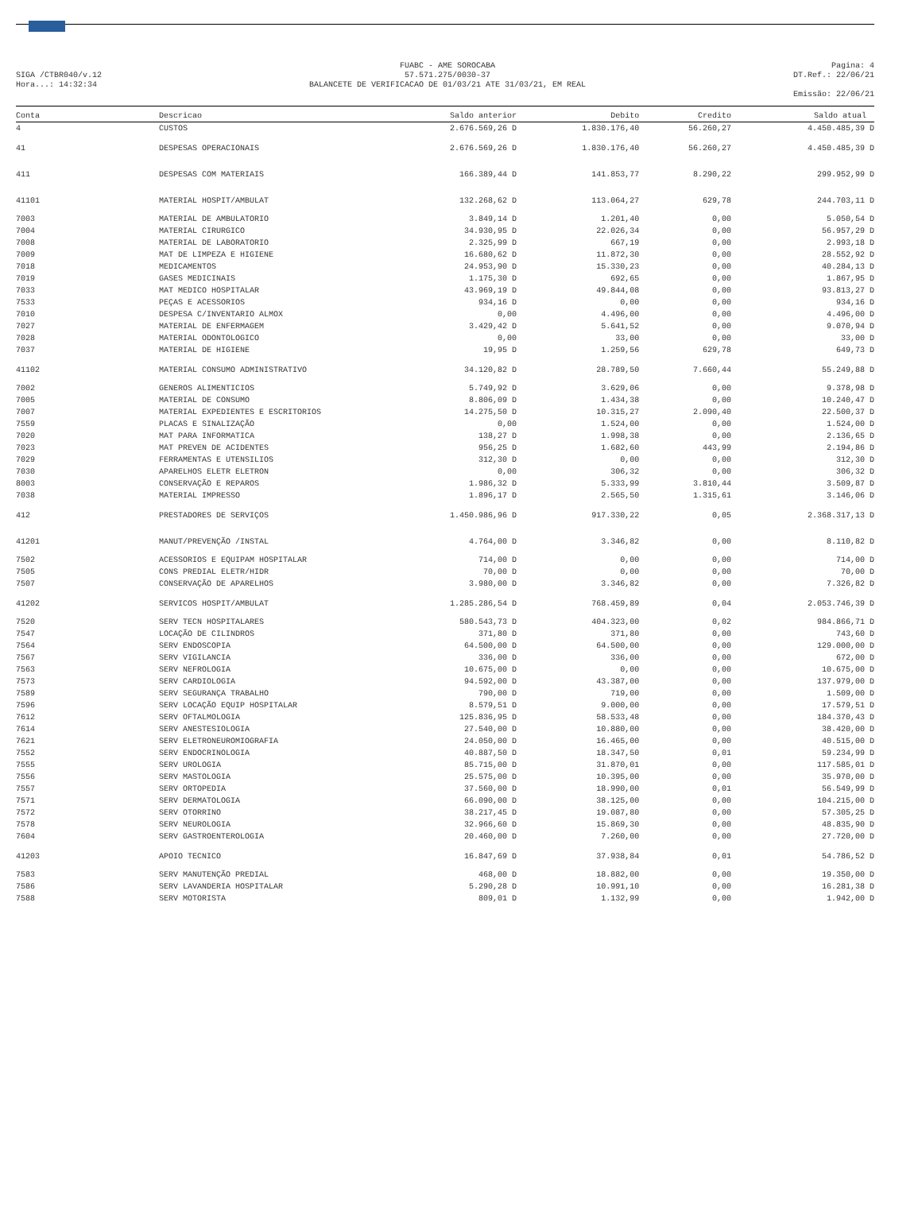SIGA /CTBR040/v.12
Hora...: 14:32:34
FUABC - AME SOROCABA
57.571.275/0030-37
BALANCETE DE VERIFICACAO DE 01/03/21 ATE 31/03/21, EM REAL
Pagina: 4
DT.Ref.: 22/06/21
Emissão: 22/06/21
| Conta | Descricao | Saldo anterior | Debito | Credito | Saldo atual |
| --- | --- | --- | --- | --- | --- |
| 4 | CUSTOS | 2.676.569,26 D | 1.830.176,40 | 56.260,27 | 4.450.485,39 D |
| 41 | DESPESAS OPERACIONAIS | 2.676.569,26 D | 1.830.176,40 | 56.260,27 | 4.450.485,39 D |
| 411 | DESPESAS COM MATERIAIS | 166.389,44 D | 141.853,77 | 8.290,22 | 299.952,99 D |
| 41101 | MATERIAL HOSPIT/AMBULAT | 132.268,62 D | 113.064,27 | 629,78 | 244.703,11 D |
| 7003 | MATERIAL DE AMBULATORIO | 3.849,14 D | 1.201,40 | 0,00 | 5.050,54 D |
| 7004 | MATERIAL CIRURGICO | 34.930,95 D | 22.026,34 | 0,00 | 56.957,29 D |
| 7008 | MATERIAL DE LABORATORIO | 2.325,99 D | 667,19 | 0,00 | 2.993,18 D |
| 7009 | MAT DE LIMPEZA E HIGIENE | 16.680,62 D | 11.872,30 | 0,00 | 28.552,92 D |
| 7018 | MEDICAMENTOS | 24.953,90 D | 15.330,23 | 0,00 | 40.284,13 D |
| 7019 | GASES MEDICINAIS | 1.175,30 D | 692,65 | 0,00 | 1.867,95 D |
| 7033 | MAT MEDICO HOSPITALAR | 43.969,19 D | 49.844,08 | 0,00 | 93.813,27 D |
| 7533 | PEÇAS E ACESSORIOS | 934,16 D | 0,00 | 0,00 | 934,16 D |
| 7010 | DESPESA C/INVENTARIO ALMOX | 0,00 | 4.496,00 | 0,00 | 4.496,00 D |
| 7027 | MATERIAL DE ENFERMAGEM | 3.429,42 D | 5.641,52 | 0,00 | 9.070,94 D |
| 7028 | MATERIAL ODONTOLOGICO | 0,00 | 33,00 | 0,00 | 33,00 D |
| 7037 | MATERIAL DE HIGIENE | 19,95 D | 1.259,56 | 629,78 | 649,73 D |
| 41102 | MATERIAL CONSUMO ADMINISTRATIVO | 34.120,82 D | 28.789,50 | 7.660,44 | 55.249,88 D |
| 7002 | GENEROS ALIMENTICIOS | 5.749,92 D | 3.629,06 | 0,00 | 9.378,98 D |
| 7005 | MATERIAL DE CONSUMO | 8.806,09 D | 1.434,38 | 0,00 | 10.240,47 D |
| 7007 | MATERIAL EXPEDIENTES E ESCRITORIOS | 14.275,50 D | 10.315,27 | 2.090,40 | 22.500,37 D |
| 7559 | PLACAS E SINALIZAÇÃO | 0,00 | 1.524,00 | 0,00 | 1.524,00 D |
| 7020 | MAT PARA INFORMATICA | 138,27 D | 1.998,38 | 0,00 | 2.136,65 D |
| 7023 | MAT PREVEN DE ACIDENTES | 956,25 D | 1.682,60 | 443,99 | 2.194,86 D |
| 7029 | FERRAMENTAS E UTENSILIOS | 312,30 D | 0,00 | 0,00 | 312,30 D |
| 7030 | APARELHOS ELETR ELETRON | 0,00 | 306,32 | 0,00 | 306,32 D |
| 8003 | CONSERVAÇÃO E REPAROS | 1.986,32 D | 5.333,99 | 3.810,44 | 3.509,87 D |
| 7038 | MATERIAL IMPRESSO | 1.896,17 D | 2.565,50 | 1.315,61 | 3.146,06 D |
| 412 | PRESTADORES DE SERVIÇOS | 1.450.986,96 D | 917.330,22 | 0,05 | 2.368.317,13 D |
| 41201 | MANUT/PREVENÇÃO /INSTAL | 4.764,00 D | 3.346,82 | 0,00 | 8.110,82 D |
| 7502 | ACESSORIOS E EQUIPAM HOSPITALAR | 714,00 D | 0,00 | 0,00 | 714,00 D |
| 7505 | CONS PREDIAL ELETR/HIDR | 70,00 D | 0,00 | 0,00 | 70,00 D |
| 7507 | CONSERVAÇÃO DE APARELHOS | 3.980,00 D | 3.346,82 | 0,00 | 7.326,82 D |
| 41202 | SERVICOS HOSPIT/AMBULAT | 1.285.286,54 D | 768.459,89 | 0,04 | 2.053.746,39 D |
| 7520 | SERV TECN HOSPITALARES | 580.543,73 D | 404.323,00 | 0,02 | 984.866,71 D |
| 7547 | LOCAÇÃO DE CILINDROS | 371,80 D | 371,80 | 0,00 | 743,60 D |
| 7564 | SERV ENDOSCOPIA | 64.500,00 D | 64.500,00 | 0,00 | 129.000,00 D |
| 7567 | SERV VIGILANCIA | 336,00 D | 336,00 | 0,00 | 672,00 D |
| 7563 | SERV NEFROLOGIA | 10.675,00 D | 0,00 | 0,00 | 10.675,00 D |
| 7573 | SERV CARDIOLOGIA | 94.592,00 D | 43.387,00 | 0,00 | 137.979,00 D |
| 7589 | SERV SEGURANÇA TRABALHO | 790,00 D | 719,00 | 0,00 | 1.509,00 D |
| 7596 | SERV LOCAÇÃO EQUIP HOSPITALAR | 8.579,51 D | 9.000,00 | 0,00 | 17.579,51 D |
| 7612 | SERV OFTALMOLOGIA | 125.836,95 D | 58.533,48 | 0,00 | 184.370,43 D |
| 7614 | SERV ANESTESIOLOGIA | 27.540,00 D | 10.880,00 | 0,00 | 38.420,00 D |
| 7621 | SERV ELETRONEUROMIOGRAFIA | 24.050,00 D | 16.465,00 | 0,00 | 40.515,00 D |
| 7552 | SERV ENDOCRINOLOGIA | 40.887,50 D | 18.347,50 | 0,01 | 59.234,99 D |
| 7555 | SERV UROLOGIA | 85.715,00 D | 31.870,01 | 0,00 | 117.585,01 D |
| 7556 | SERV MASTOLOGIA | 25.575,00 D | 10.395,00 | 0,00 | 35.970,00 D |
| 7557 | SERV ORTOPEDIA | 37.560,00 D | 18.990,00 | 0,01 | 56.549,99 D |
| 7571 | SERV DERMATOLOGIA | 66.090,00 D | 38.125,00 | 0,00 | 104.215,00 D |
| 7572 | SERV OTORRINO | 38.217,45 D | 19.087,80 | 0,00 | 57.305,25 D |
| 7578 | SERV NEUROLOGIA | 32.966,60 D | 15.869,30 | 0,00 | 48.835,90 D |
| 7604 | SERV GASTROENTEROLOGIA | 20.460,00 D | 7.260,00 | 0,00 | 27.720,00 D |
| 41203 | APOIO TECNICO | 16.847,69 D | 37.938,84 | 0,01 | 54.786,52 D |
| 7583 | SERV MANUTENÇÃO PREDIAL | 468,00 D | 18.882,00 | 0,00 | 19.350,00 D |
| 7586 | SERV LAVANDERIA HOSPITALAR | 5.290,28 D | 10.991,10 | 0,00 | 16.281,38 D |
| 7588 | SERV MOTORISTA | 809,01 D | 1.132,99 | 0,00 | 1.942,00 D |